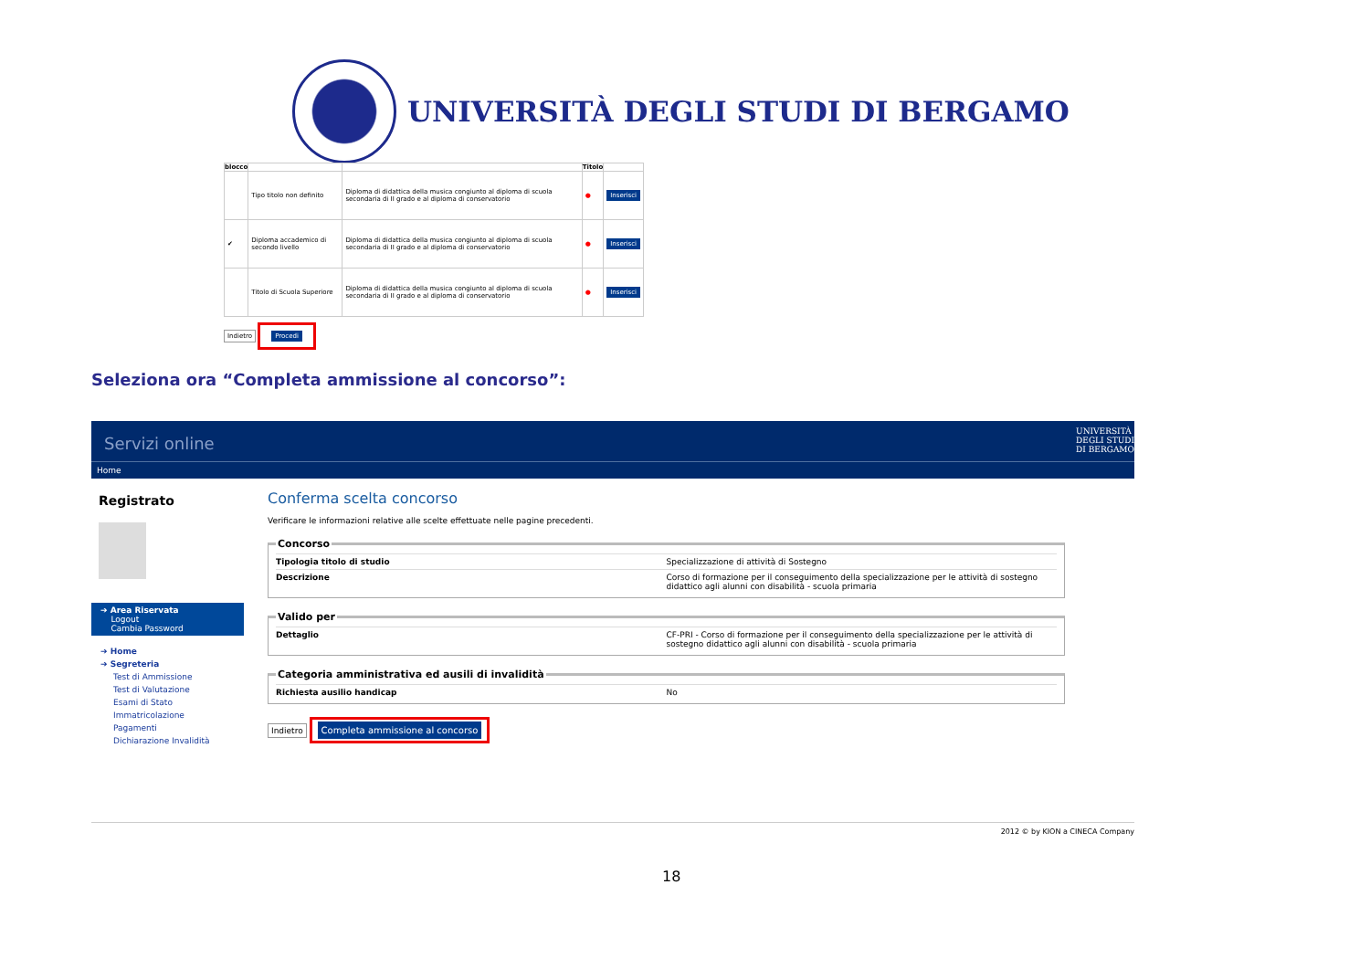UNIVERSITÀ DEGLI STUDI DI BERGAMO
| blocco | | | Titolo | |
| --- | --- | --- | --- | --- |
| | Tipo titolo non definito | Diploma di didattica della musica congiunto al diploma di scuola secondaria di II grado e al diploma di conservatorio | ● | Inserisci |
| ✔ | Diploma accademico di secondo livello | Diploma di didattica della musica congiunto al diploma di scuola secondaria di II grado e al diploma di conservatorio | ● | Inserisci |
| | Titolo di Scuola Superiore | Diploma di didattica della musica congiunto al diploma di scuola secondaria di II grado e al diploma di conservatorio | ● | Inserisci |
Indietro Procedi
Seleziona ora “Completa ammissione al concorso”:
Servizi online UNIVERSITÀ
DEGLI STUDI
DI BERGAMO
Home
Registrato
➔ Area Riservata
Logout
Cambia Password
➔ Home
➔ Segreteria
Test di Ammissione
Test di Valutazione
Esami di Stato
Immatricolazione
Pagamenti
Dichiarazione Invalidità
Conferma scelta concorso
Verificare le informazioni relative alle scelte effettuate nelle pagine precedenti.
Concorso
| Tipologia titolo di studio | Specializzazione di attività di Sostegno |
| Descrizione | Corso di formazione per il conseguimento della specializzazione per le attività di sostegno didattico agli alunni con disabilità - scuola primaria |
Valido per
| Dettaglio | CF-PRI - Corso di formazione per il conseguimento della specializzazione per le attività di sostegno didattico agli alunni con disabilità - scuola primaria |
Categoria amministrativa ed ausili di invalidità
| Richiesta ausilio handicap | No |
Indietro Completa ammissione al concorso
2012 © by KION a CINECA Company
18